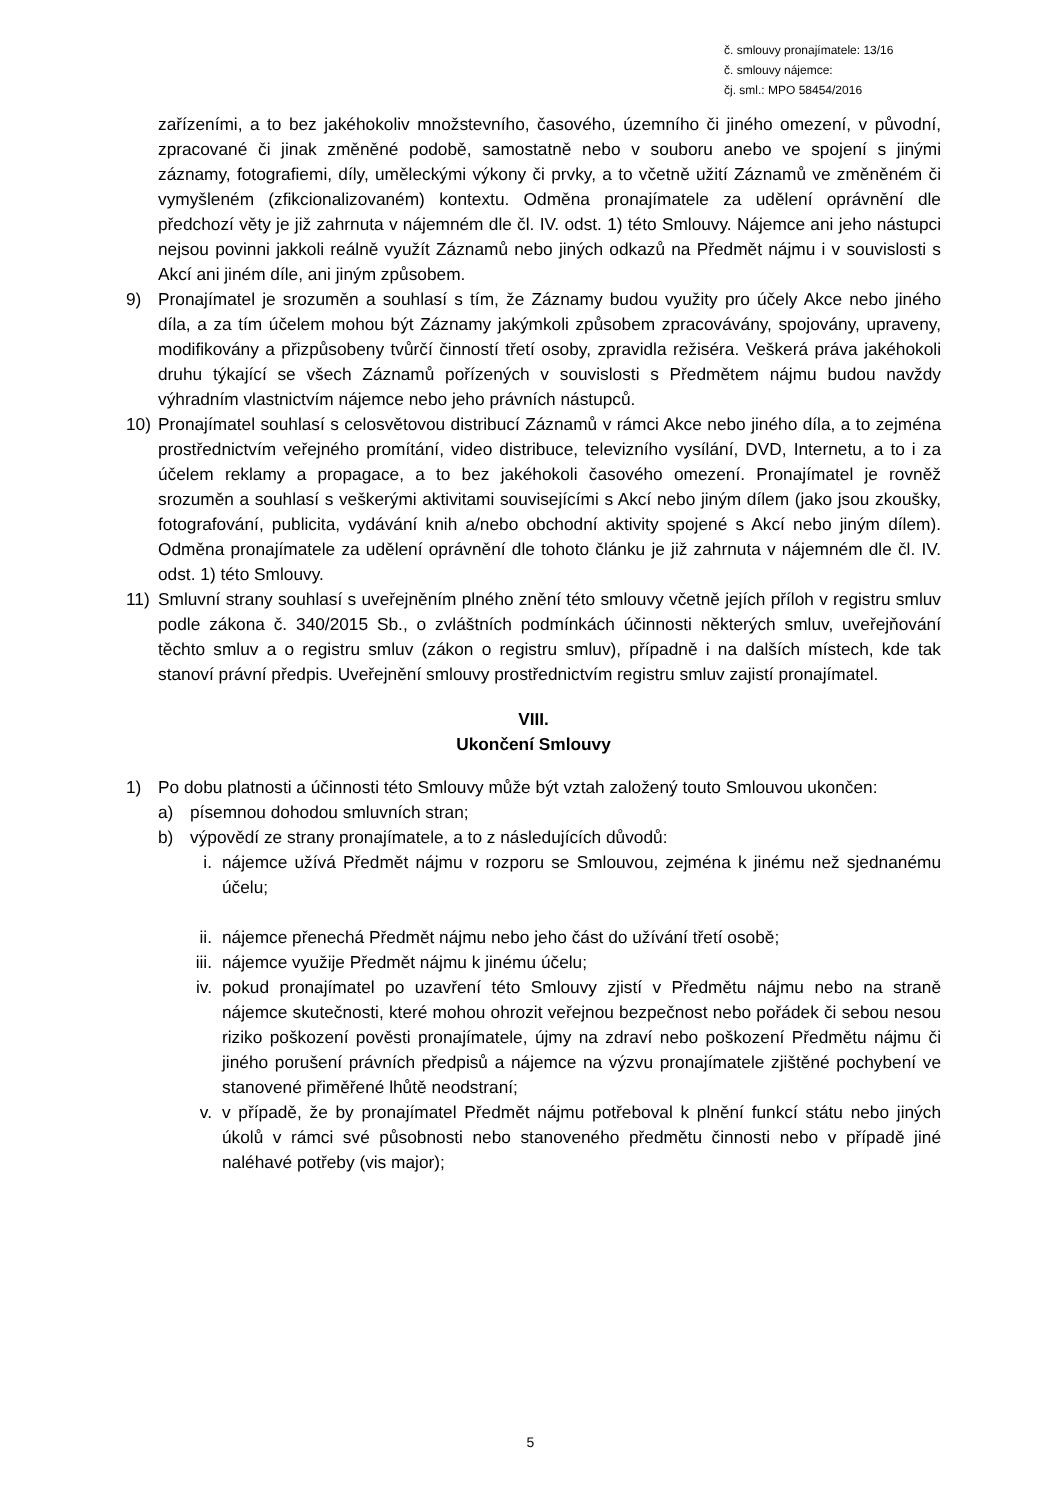č. smlouvy pronajímatele: 13/16
č. smlouvy nájemce:
čj. sml.: MPO 58454/2016
zařízeními, a to bez jakéhokoliv množstevního, časového, územního či jiného omezení, v původní, zpracované či jinak změněné podobě, samostatně nebo v souboru anebo ve spojení s jinými záznamy, fotografiemi, díly, uměleckými výkony či prvky, a to včetně užití Záznamů ve změněném či vymyšleném (zfikcionalizovaném) kontextu. Odměna pronajímatele za udělení oprávnění dle předchozí věty je již zahrnuta v nájemném dle čl. IV. odst. 1) této Smlouvy. Nájemce ani jeho nástupci nejsou povinni jakkoli reálně využít Záznamů nebo jiných odkazů na Předmět nájmu i v souvislosti s Akcí ani jiném díle, ani jiným způsobem.
9) Pronajímatel je srozuměn a souhlasí s tím, že Záznamy budou využity pro účely Akce nebo jiného díla, a za tím účelem mohou být Záznamy jakýmkoli způsobem zpracovávány, spojovány, upraveny, modifikovány a přizpůsobeny tvůrčí činností třetí osoby, zpravidla režiséra. Veškerá práva jakéhokoli druhu týkající se všech Záznamů pořízených v souvislosti s Předmětem nájmu budou navždy výhradním vlastnictvím nájemce nebo jeho právních nástupců.
10) Pronajímatel souhlasí s celosvětovou distribucí Záznamů v rámci Akce nebo jiného díla, a to zejména prostřednictvím veřejného promítání, video distribuce, televizního vysílání, DVD, Internetu, a to i za účelem reklamy a propagace, a to bez jakéhokoli časového omezení. Pronajímatel je rovněž srozuměn a souhlasí s veškerými aktivitami souvisejícími s Akcí nebo jiným dílem (jako jsou zkoušky, fotografování, publicita, vydávání knih a/nebo obchodní aktivity spojené s Akcí nebo jiným dílem). Odměna pronajímatele za udělení oprávnění dle tohoto článku je již zahrnuta v nájemném dle čl. IV. odst. 1) této Smlouvy.
11) Smluvní strany souhlasí s uveřejněním plného znění této smlouvy včetně jejích příloh v registru smluv podle zákona č. 340/2015 Sb., o zvláštních podmínkách účinnosti některých smluv, uveřejňování těchto smluv a o registru smluv (zákon o registru smluv), případně i na dalších místech, kde tak stanoví právní předpis. Uveřejnění smlouvy prostřednictvím registru smluv zajistí pronajímatel.
VIII.
Ukončení Smlouvy
1) Po dobu platnosti a účinnosti této Smlouvy může být vztah založený touto Smlouvou ukončen:
a) písemnou dohodou smluvních stran;
b) výpovědí ze strany pronajímatele, a to z následujících důvodů:
i. nájemce užívá Předmět nájmu v rozporu se Smlouvou, zejména k jinému než sjednanému účelu;
ii. nájemce přenechá Předmět nájmu nebo jeho část do užívání třetí osobě;
iii. nájemce využije Předmět nájmu k jinému účelu;
iv. pokud pronajímatel po uzavření této Smlouvy zjistí v Předmětu nájmu nebo na straně nájemce skutečnosti, které mohou ohrozit veřejnou bezpečnost nebo pořádek či sebou nesou riziko poškození pověsti pronajímatele, újmy na zdraví nebo poškození Předmětu nájmu či jiného porušení právních předpisů a nájemce na výzvu pronajímatele zjištěné pochybení ve stanovené přiměřené lhůtě neodstraní;
v. v případě, že by pronajímatel Předmět nájmu potřeboval k plnění funkcí státu nebo jiných úkolů v rámci své působnosti nebo stanoveného předmětu činnosti nebo v případě jiné naléhavé potřeby (vis major);
5